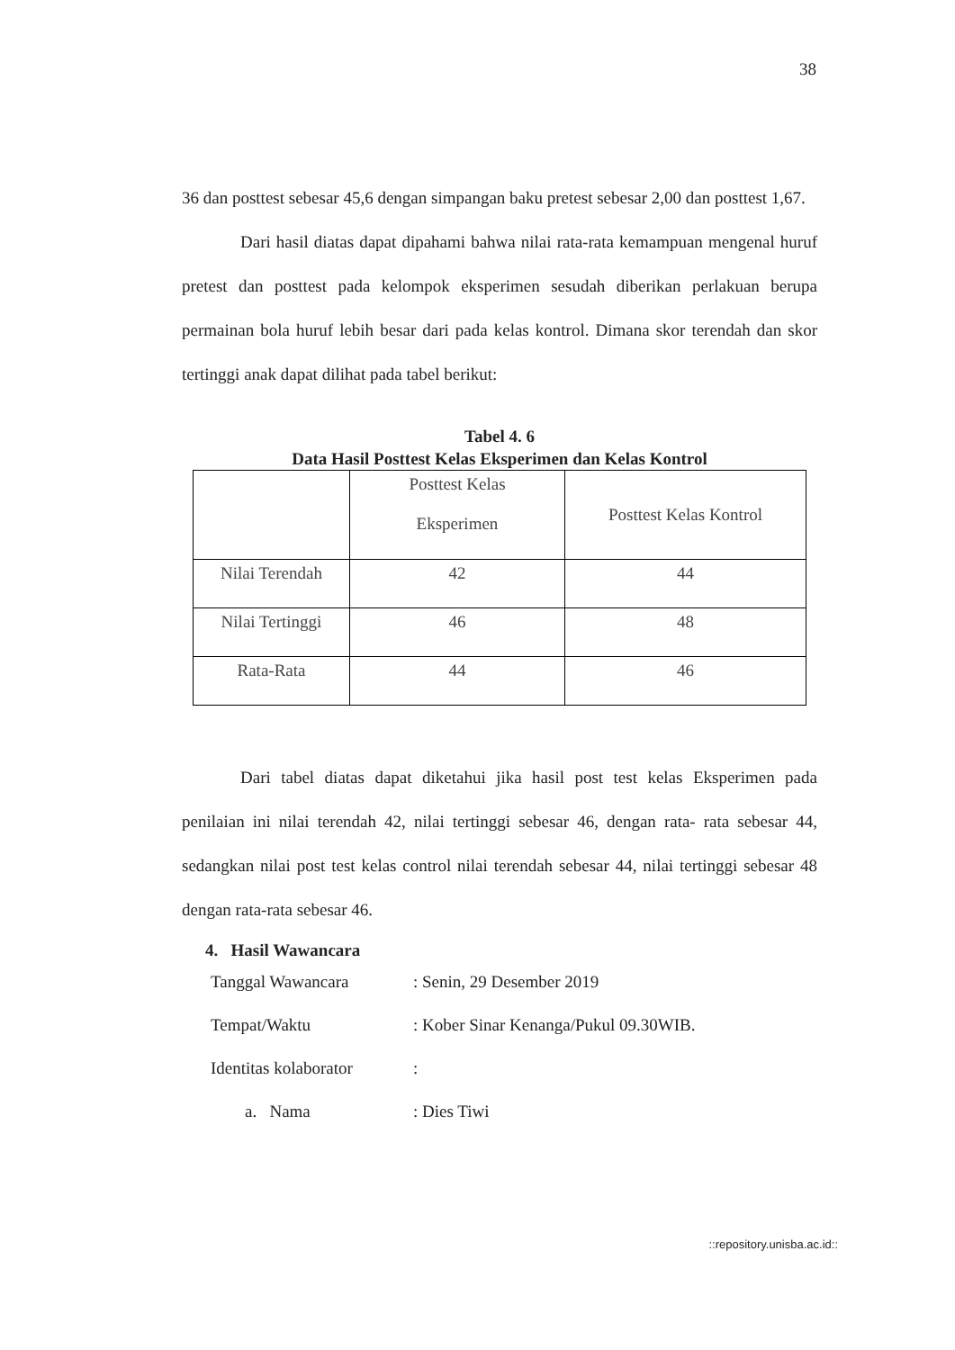38
36 dan posttest sebesar 45,6 dengan simpangan baku pretest sebesar 2,00 dan posttest 1,67.
Dari hasil diatas dapat dipahami bahwa nilai rata-rata kemampuan mengenal huruf pretest dan posttest pada kelompok eksperimen sesudah diberikan perlakuan berupa permainan bola huruf lebih besar dari pada kelas kontrol. Dimana skor terendah dan skor tertinggi anak dapat dilihat pada tabel berikut:
Tabel 4. 6
Data Hasil Posttest Kelas Eksperimen dan Kelas Kontrol
| | Posttest Kelas Eksperimen | Posttest Kelas Kontrol |
| Nilai Terendah | 42 | 44 |
| Nilai Tertinggi | 46 | 48 |
| Rata-Rata | 44 | 46 |
Dari tabel diatas dapat diketahui jika hasil post test kelas Eksperimen pada penilaian ini nilai terendah 42, nilai tertinggi sebesar 46, dengan rata- rata sebesar 44, sedangkan nilai post test kelas control nilai terendah sebesar 44, nilai tertinggi sebesar 48 dengan rata-rata sebesar 46.
4. Hasil Wawancara
Tanggal Wawancara: Senin, 29 Desember 2019
Tempat/Waktu: Kober Sinar Kenanga/Pukul 09.30WIB.
Identitas kolaborator:
a. Nama: Dies Tiwi
::repository.unisba.ac.id::